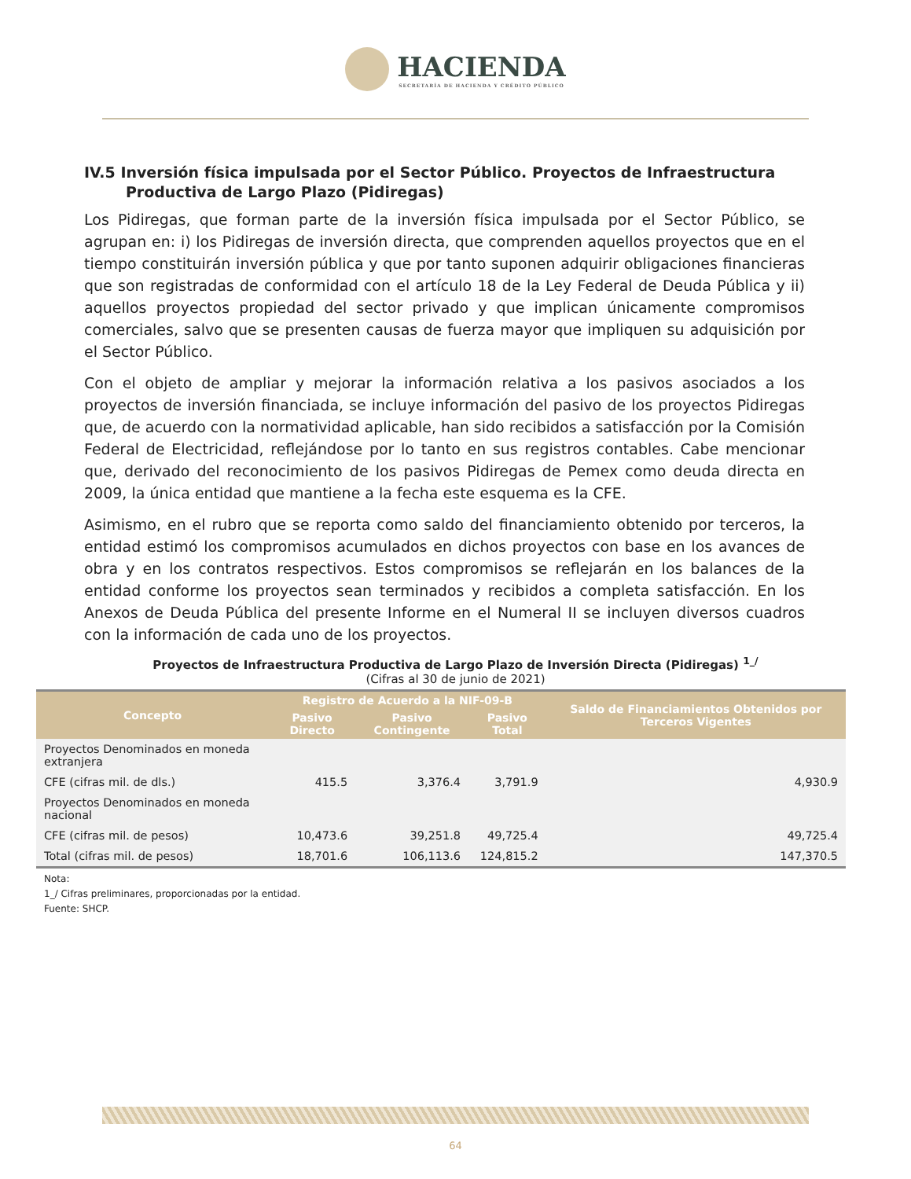HACIENDA
SECRETARÍA DE HACIENDA Y CRÉDITO PÚBLICO
IV.5 Inversión física impulsada por el Sector Público. Proyectos de Infraestructura
Productiva de Largo Plazo (Pidiregas)
Los Pidiregas, que forman parte de la inversión física impulsada por el Sector Público, se agrupan en: i) los Pidiregas de inversión directa, que comprenden aquellos proyectos que en el tiempo constituirán inversión pública y que por tanto suponen adquirir obligaciones financieras que son registradas de conformidad con el artículo 18 de la Ley Federal de Deuda Pública y ii) aquellos proyectos propiedad del sector privado y que implican únicamente compromisos comerciales, salvo que se presenten causas de fuerza mayor que impliquen su adquisición por el Sector Público.
Con el objeto de ampliar y mejorar la información relativa a los pasivos asociados a los proyectos de inversión financiada, se incluye información del pasivo de los proyectos Pidiregas que, de acuerdo con la normatividad aplicable, han sido recibidos a satisfacción por la Comisión Federal de Electricidad, reflejándose por lo tanto en sus registros contables. Cabe mencionar que, derivado del reconocimiento de los pasivos Pidiregas de Pemex como deuda directa en 2009, la única entidad que mantiene a la fecha este esquema es la CFE.
Asimismo, en el rubro que se reporta como saldo del financiamiento obtenido por terceros, la entidad estimó los compromisos acumulados en dichos proyectos con base en los avances de obra y en los contratos respectivos. Estos compromisos se reflejarán en los balances de la entidad conforme los proyectos sean terminados y recibidos a completa satisfacción. En los Anexos de Deuda Pública del presente Informe en el Numeral II se incluyen diversos cuadros con la información de cada uno de los proyectos.
Proyectos de Infraestructura Productiva de Largo Plazo de Inversión Directa (Pidiregas) <sup>1_/</sup>
(Cifras al 30 de junio de 2021)
| Concepto | Registro de Acuerdo a la NIF-09-B | | | Saldo de Financiamientos Obtenidos por Terceros Vigentes |
| --- | --- | --- | --- | --- |
| | Pasivo Directo | Pasivo Contingente | Pasivo Total | |
| Proyectos Denominados en moneda extranjera | | | | |
| CFE (cifras mil. de dls.) | 415.5 | 3,376.4 | 3,791.9 | 4,930.9 |
| Proyectos Denominados en moneda nacional | | | | |
| CFE (cifras mil. de pesos) | 10,473.6 | 39,251.8 | 49,725.4 | 49,725.4 |
| Total (cifras mil. de pesos) | 18,701.6 | 106,113.6 | 124,815.2 | 147,370.5 |
Nota:
1_/ Cifras preliminares, proporcionadas por la entidad.
Fuente: SHCP.
64